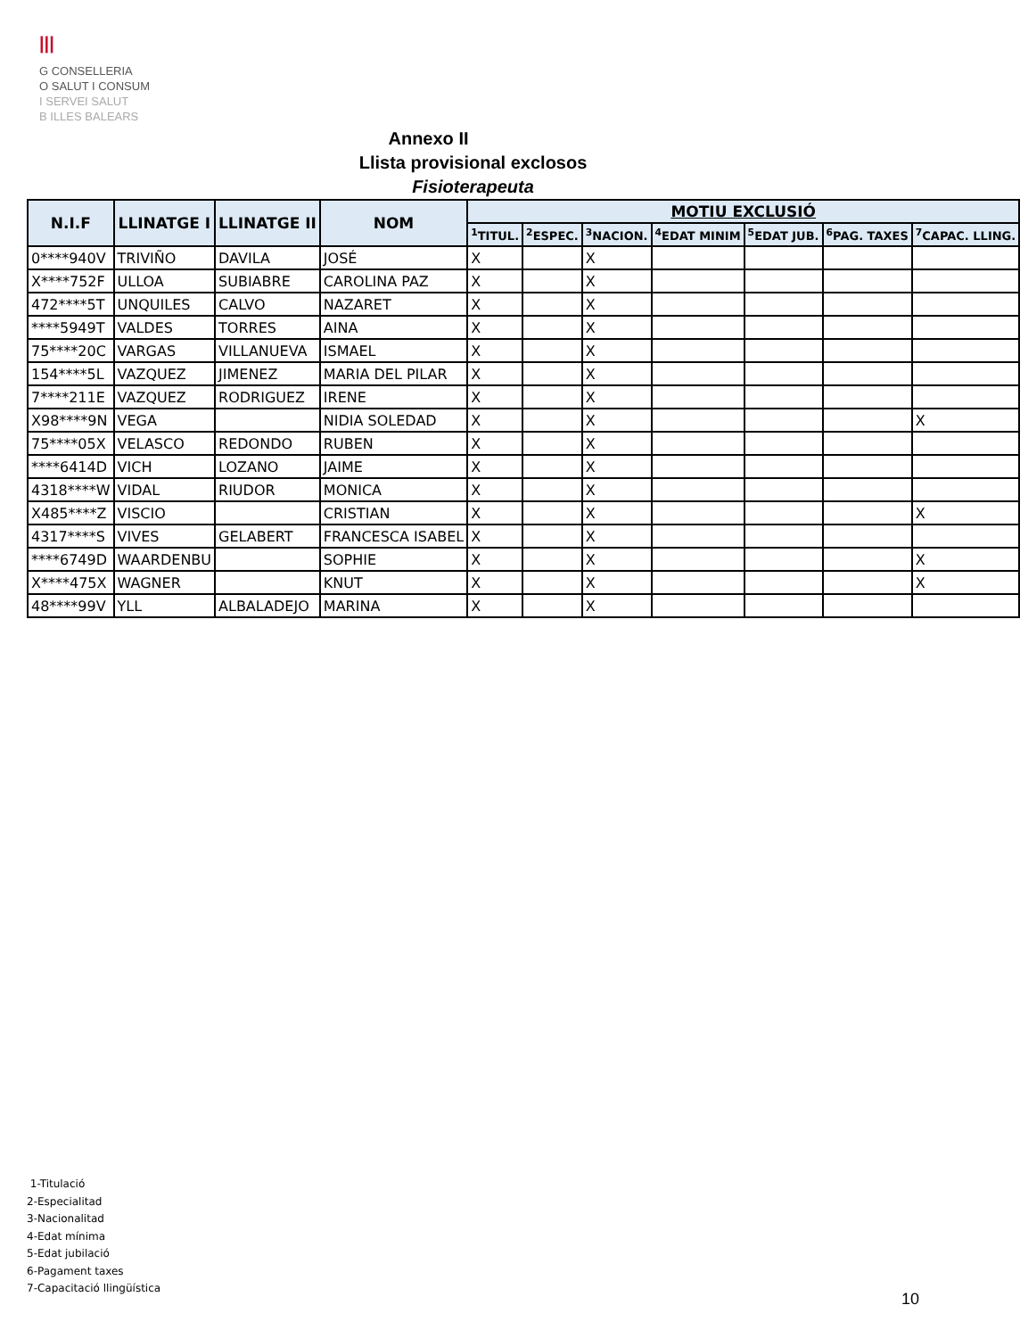|||
G CONSELLERIA
O SALUT I CONSUM
I SERVEI SALUT
B ILLES BALEARS
Annexo II
Llista provisional exclosos
Fisioterapeuta
| N.I.F | LLINATGE I | LLINATGE II | NOM | MOTIU EXCLUSIÓ | | | | | | |
| --- | --- | --- | --- | --- | --- | --- | --- | --- | --- | --- |
| | | | | <sup>1</sup> TITUL. | <sup>2</sup> ESPEC. | <sup>3</sup> NACION. | <sup>4</sup> EDAT MINIM | <sup>5</sup> EDAT JUB. | <sup>6</sup> PAG. TAXES | <sup>7</sup>CAPAC. LLING. |
| 0****940V | TRIVIÑO | DAVILA | JOSÉ | X | | X | | | | |
| X****752F | ULLOA | SUBIABRE | CAROLINA PAZ | X | | X | | | | |
| 472****5T | UNQUILES | CALVO | NAZARET | X | | X | | | | |
| ****5949T | VALDES | TORRES | AINA | X | | X | | | | |
| 75****20C | VARGAS | VILLANUEVA | ISMAEL | X | | X | | | | |
| 154****5L | VAZQUEZ | JIMENEZ | MARIA DEL PILAR | X | | X | | | | |
| 7****211E | VAZQUEZ | RODRIGUEZ | IRENE | X | | X | | | | |
| X98****9N | VEGA | | NIDIA SOLEDAD | X | | X | | | | X |
| 75****05X | VELASCO | REDONDO | RUBEN | X | | X | | | | |
| ****6414D | VICH | LOZANO | JAIME | X | | X | | | | |
| 4318****W | VIDAL | RIUDOR | MONICA | X | | X | | | | |
| X485****Z | VISCIO | | CRISTIAN | X | | X | | | | X |
| 4317****S | VIVES | GELABERT | FRANCESCA ISABEL | X | | X | | | | |
| ****6749D | WAARDENBU | | SOPHIE | X | | X | | | | X |
| X****475X | WAGNER | | KNUT | X | | X | | | | X |
| 48****99V | YLL | ALBALADEJO | MARINA | X | | X | | | | |
1-Titulació
2-Especialitad
3-Nacionalitad
4-Edat mínima
5-Edat jubilació
6-Pagament taxes
7-Capacitació llingüística
10